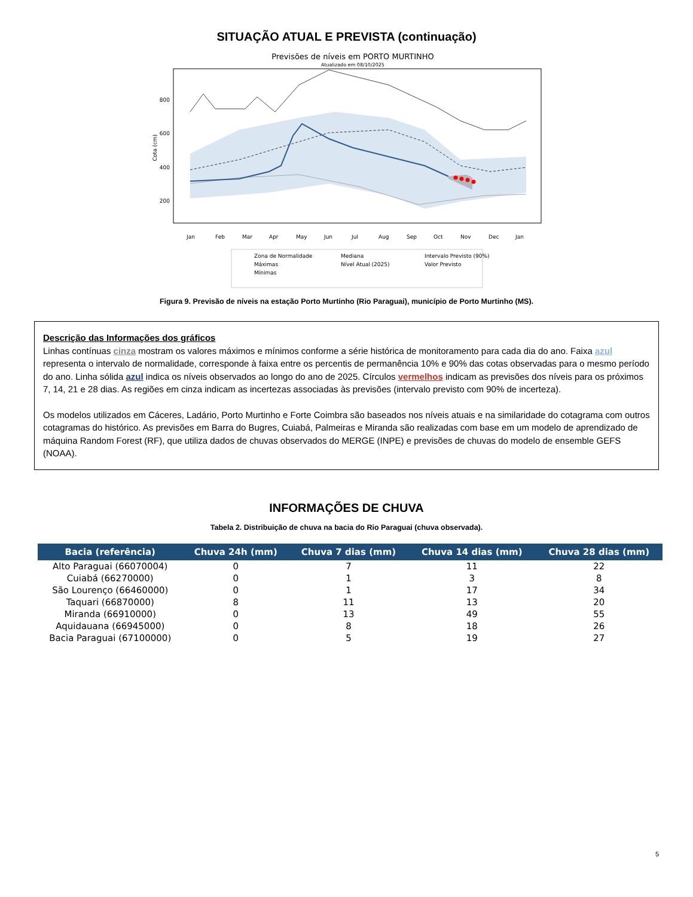SITUAÇÃO ATUAL E PREVISTA (continuação)
Previsões de níveis em PORTO MURTINHO
Atualizado em 08/10/2025
800
600
400
200
Cota (cm)
Jan
Feb
Mar
Apr
May
Jun
Jul
Aug
Sep
Oct
Nov
Dec
Jan
Zona de Normalidade
Mediana
Intervalo Previsto (90%)
Máximas
Nível Atual (2025)
Valor Previsto
Mínimas
Figura 9. Previsão de níveis na estação Porto Murtinho (Rio Paraguai), município de Porto Murtinho (MS).
Descrição das Informações dos gráficos
Linhas contínuas cinza mostram os valores máximos e mínimos conforme a série histórica de monitoramento para cada dia do ano. Faixa azul representa o intervalo de normalidade, corresponde à faixa entre os percentis de permanência 10% e 90% das cotas observadas para o mesmo período do ano. Linha sólida azul indica os níveis observados ao longo do ano de 2025. Círculos vermelhos indicam as previsões dos níveis para os próximos 7, 14, 21 e 28 dias. As regiões em cinza indicam as incertezas associadas às previsões (intervalo previsto com 90% de incerteza).
Os modelos utilizados em Cáceres, Ladário, Porto Murtinho e Forte Coimbra são baseados nos níveis atuais e na similaridade do cotagrama com outros cotagramas do histórico. As previsões em Barra do Bugres, Cuiabá, Palmeiras e Miranda são realizadas com base em um modelo de aprendizado de máquina Random Forest (RF), que utiliza dados de chuvas observados do MERGE (INPE) e previsões de chuvas do modelo de ensemble GEFS (NOAA).
INFORMAÇÕES DE CHUVA
Tabela 2. Distribuição de chuva na bacia do Rio Paraguai (chuva observada).
| Bacia (referência) | Chuva 24h (mm) | Chuva 7 dias (mm) | Chuva 14 dias (mm) | Chuva 28 dias (mm) |
| --- | --- | --- | --- | --- |
| Alto Paraguai (66070004) | 0 | 7 | 11 | 22 |
| Cuiabá (66270000) | 0 | 1 | 3 | 8 |
| São Lourenço (66460000) | 0 | 1 | 17 | 34 |
| Taquari (66870000) | 8 | 11 | 13 | 20 |
| Miranda (66910000) | 0 | 13 | 49 | 55 |
| Aquidauana (66945000) | 0 | 8 | 18 | 26 |
| Bacia Paraguai (67100000) | 0 | 5 | 19 | 27 |
5